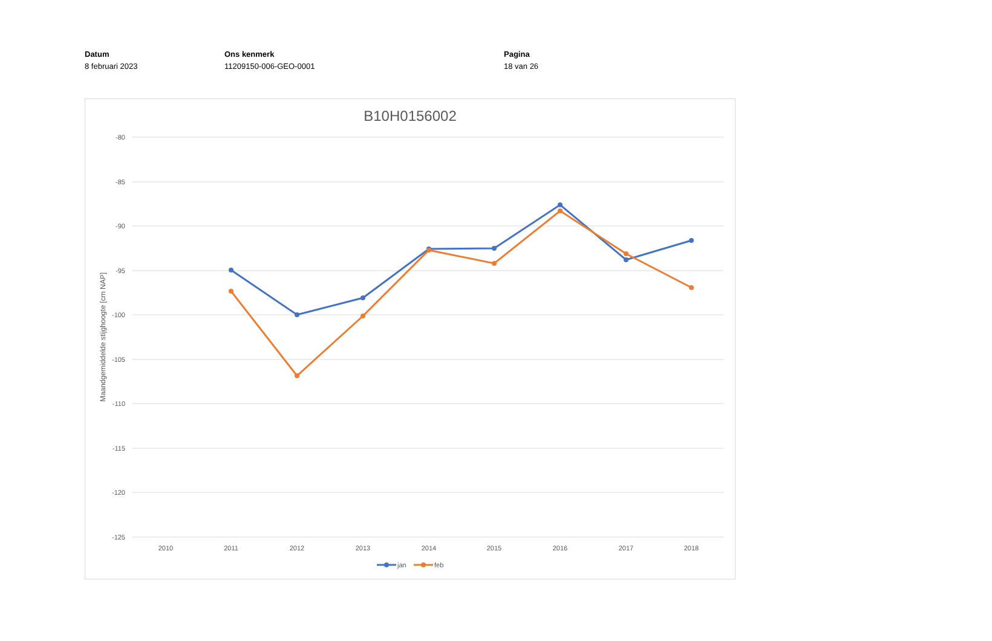Datum
8 februari 2023
Ons kenmerk
11209150-006-GEO-0001
Pagina
18 van 26
B10H0156002
-80
-85
-90
-95
-100
-105
-110
-115
-120
-125
2010
2011
2012
2013
2014
2015
2016
2017
2018
Maandgemiddelde stijghoogte [cm NAP]
jan
feb